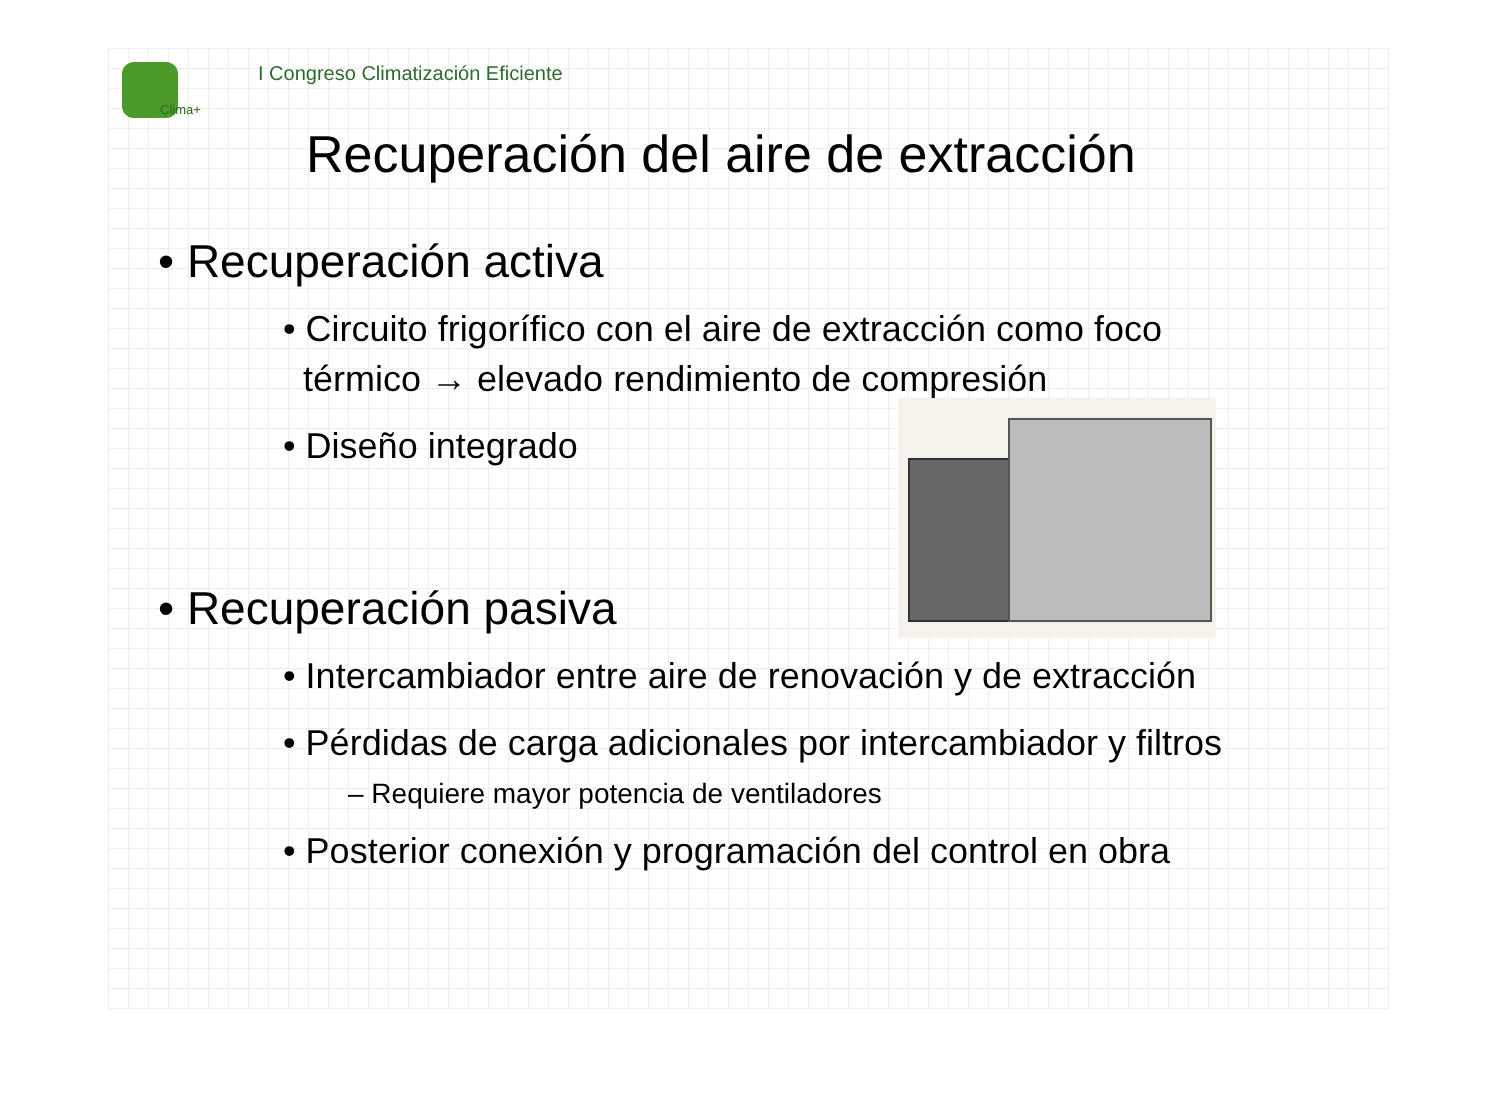Clima+
I Congreso Climatización Eficiente
Recuperación del aire de extracción
• Recuperación activa
• Circuito frigorífico con el aire de extracción como foco
térmico → elevado rendimiento de compresión
• Diseño integrado
• Recuperación pasiva
• Intercambiador entre aire de renovación y de extracción
• Pérdidas de carga adicionales por intercambiador y filtros
– Requiere mayor potencia de ventiladores
• Posterior conexión y programación del control en obra